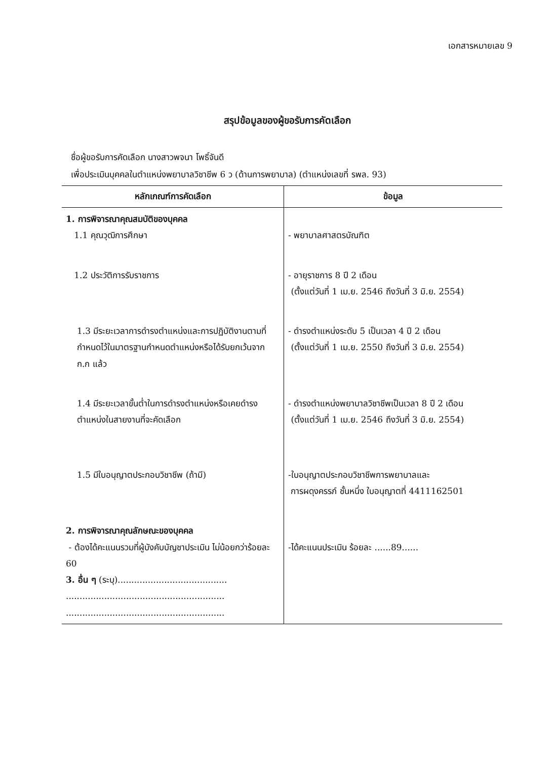เอกสารหมายเลข 9
สรุปข้อมูลของผู้ขอรับการคัดเลือก
ชื่อผู้ขอรับการคัดเลือก นางสาวพจนา โพธิ์จันดี
เพื่อประเมินบุคคลในตำแหน่งพยาบาลวิชาชีพ 6 ว (ด้านการพยาบาล) (ตำแหน่งเลขที่ รพล. 93)
| หลักเกณฑ์การคัดเลือก | ข้อมูล |
| --- | --- |
| 1. การพิจารณาคุณสมบัติของบุคคล 1.1 คุณวุฒิการศึกษา | - พยาบาลศาสตรบัณฑิต |
| 1.2 ประวัติการรับราชการ | - อายุราชการ 8 ปี 2 เดือน (ตั้งแต่วันที่ 1 เม.ย. 2546 ถึงวันที่ 3 มิ.ย. 2554) |
| 1.3 มีระยะเวลาการดำรงตำแหน่งและการปฏิบัติงานตามที่กำหนดไว้ในมาตรฐานกำหนดตำแหน่งหรือได้รับยกเว้นจาก ก.ก แล้ว | - ดำรงตำแหน่งระดับ 5 เป็นเวลา 4 ปี 2 เดือน (ตั้งแต่วันที่ 1 เม.ย. 2550 ถึงวันที่ 3 มิ.ย. 2554) |
| 1.4 มีระยะเวลาขั้นต่ำในการดำรงตำแหน่งหรือเคยดำรงตำแหน่งในสายงานที่จะคัดเลือก | - ดำรงตำแหน่งพยาบาลวิชาชีพเป็นเวลา 8 ปี 2 เดือน (ตั้งแต่วันที่ 1 เม.ย. 2546 ถึงวันที่ 3 มิ.ย. 2554) |
| 1.5 มีใบอนุญาตประกอบวิชาชีพ (ถ้ามี) | -ใบอนุญาตประกอบวิชาชีพการพยาบาลและ การผดุงครรภ์ ชั้นหนึ่ง ใบอนุญาตที่ 4411162501 |
| 2. การพิจารณาคุณลักษณะของบุคคล - ต้องได้คะแนนรวมที่ผู้บังคับบัญชาประเมิน ไม่น้อยกว่าร้อยละ 60 3. อื่น ๆ (ระบุ)........................................ .......................................................... .......................................................... | -ได้คะแนนประเมิน ร้อยละ ......89...... |